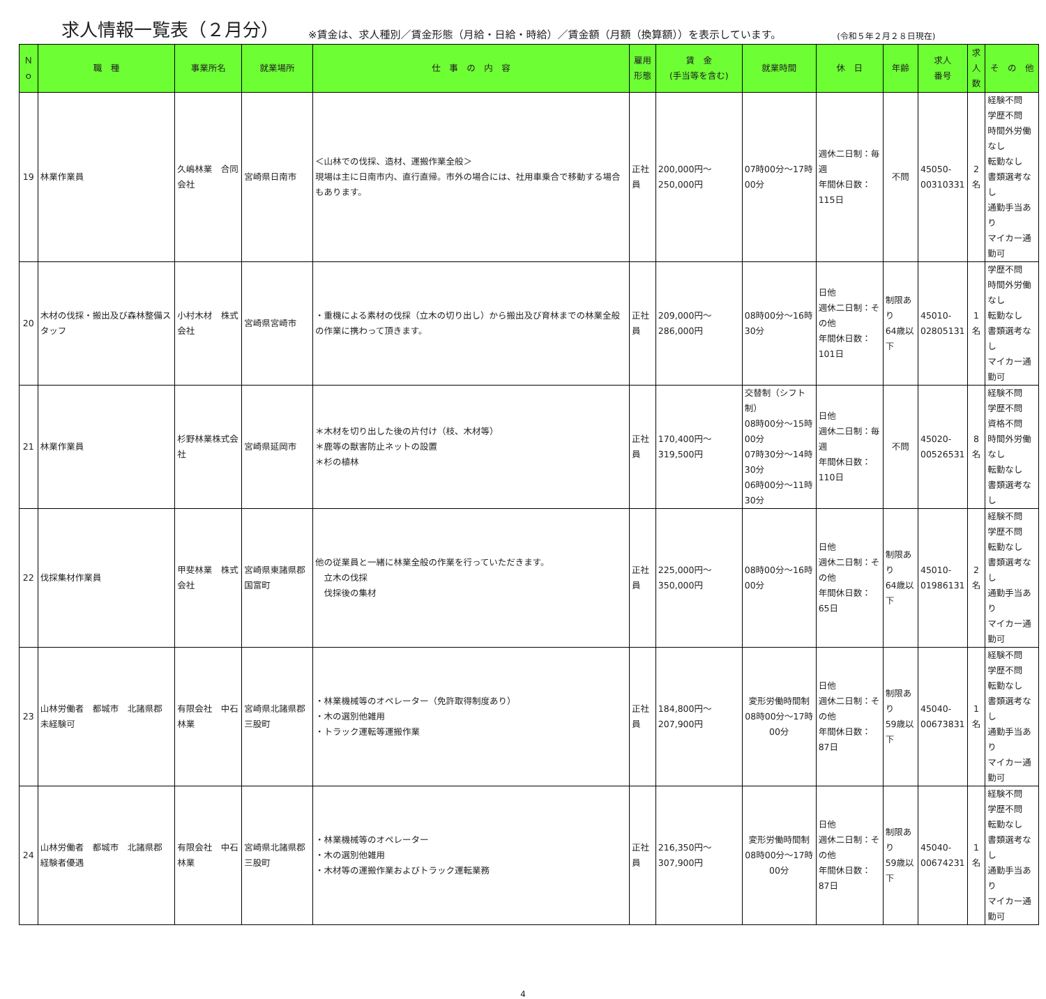求人情報一覧表（２月分） ※賃金は、求人種別／賃金形態（月給・日給・時給）／賃金額（月額（換算額））を表示しています。 (令和５年２月２８日現在)
| Ｎｏ | 職 種 | 事業所名 | 就業場所 | 仕 事 の 内 容 | 雇用 形態 | 賃 金 (手当等を含む) | 就業時間 | 休 日 | 年齢 | 求人 番号 | 求人 数 | そ の 他 |
| --- | --- | --- | --- | --- | --- | --- | --- | --- | --- | --- | --- | --- |
| 19 | 林業作業員 | 久嶋林業 合同会社 | 宮崎県日南市 | ＜山林での伐採、造材、運搬作業全般＞ 現場は主に日南市内、直行直帰。市外の場合には、社用車乗合で移動する場合もあります。 | 正社員 | 200,000円～250,000円 | 07時00分～17時00分 | 週休二日制：毎週 年間休日数：115日 | 不問 | 45050- 00310331 | 2名 | 経験不問 学歴不問 時間外労働なし 転勤なし 書類選考なし 通勤手当あり マイカー通勤可 |
| 20 | 木材の伐採・搬出及び森林整備スタッフ | 小村木材 株式会社 | 宮崎県宮崎市 | ・重機による素材の伐採（立木の切り出し）から搬出及び育林までの林業全般の作業に携わって頂きます。 | 正社員 | 209,000円～286,000円 | 08時00分～16時30分 | 日他 週休二日制：その他 年間休日数：101日 | 制限あり 64歳以下 | 45010- 02805131 | 1名 | 学歴不問 時間外労働なし 転勤なし 書類選考なし マイカー通勤可 |
| 21 | 林業作業員 | 杉野林業株式会社 | 宮崎県延岡市 | ＊木材を切り出した後の片付け（枝、木材等） ＊鹿等の獣害防止ネットの設置 ＊杉の植林 | 正社員 | 170,400円～319,500円 | 交替制（シフト制） 08時00分～15時00分 07時30分～14時30分 06時00分～11時30分 | 日他 週休二日制：毎週 年間休日数：110日 | 不問 | 45020- 00526531 | 8名 | 経験不問 学歴不問 資格不問 時間外労働なし 転勤なし 書類選考なし |
| 22 | 伐採集材作業員 | 甲斐林業 株式会社 | 宮崎県東諸県郡国富町 | 他の従業員と一緒に林業全般の作業を行っていただきます。 立木の伐採 伐採後の集材 | 正社員 | 225,000円～350,000円 | 08時00分～16時00分 | 日他 週休二日制：その他 年間休日数：65日 | 制限あり 64歳以下 | 45010- 01986131 | 2名 | 経験不問 学歴不問 転勤なし 書類選考なし 通勤手当あり マイカー通勤可 |
| 23 | 山林労働者 都城市 北諸県郡 未経験可 | 有限会社 中石林業 | 宮崎県北諸県郡三股町 | ・林業機械等のオペレーター（免許取得制度あり） ・木の選別他雑用 ・トラック運転等運搬作業 | 正社員 | 184,800円～207,900円 | 変形労働時間制 08時00分～17時00分 | 日他 週休二日制：その他 年間休日数：87日 | 制限あり 59歳以下 | 45040- 00673831 | 1名 | 経験不問 学歴不問 転勤なし 書類選考なし 通勤手当あり マイカー通勤可 |
| 24 | 山林労働者 都城市 北諸県郡 経験者優遇 | 有限会社 中石林業 | 宮崎県北諸県郡三股町 | ・林業機械等のオペレーター ・木の選別他雑用 ・木材等の運搬作業およびトラック運転業務 | 正社員 | 216,350円～307,900円 | 変形労働時間制 08時00分～17時00分 | 日他 週休二日制：その他 年間休日数：87日 | 制限あり 59歳以下 | 45040- 00674231 | 1名 | 経験不問 学歴不問 転勤なし 書類選考なし 通勤手当あり マイカー通勤可 |
4